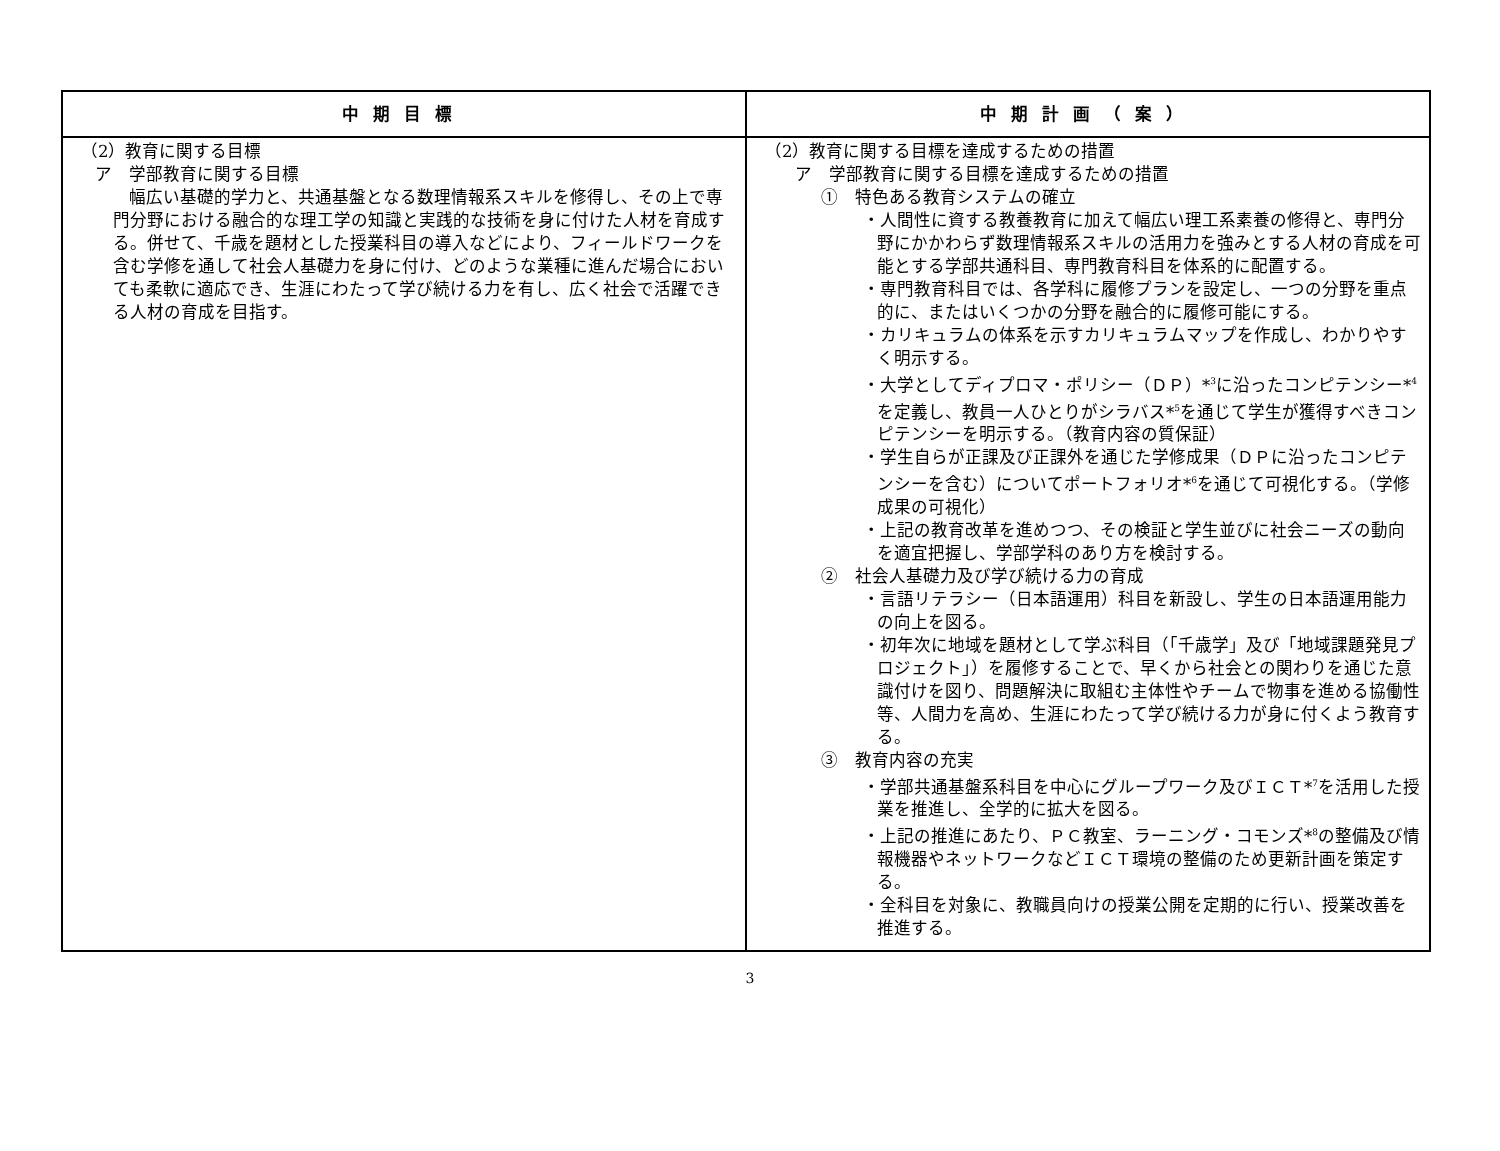| 中期目標 | 中期計画（案） |
| --- | --- |
| （2）教育に関する目標 ア 学部教育に関する目標 幅広い基礎的学力と、共通基盤となる数理情報系スキルを修得し、その上で専門分野における融合的な理工学の知識と実践的な技術を身に付けた人材を育成する。併せて、千歳を題材とした授業科目の導入などにより、フィールドワークを含む学修を通して社会人基礎力を身に付け、どのような業種に進んだ場合においても柔軟に適応でき、生涯にわたって学び続ける力を有し、広く社会で活躍できる人材の育成を目指す。 | （2）教育に関する目標を達成するための措置 ア 学部教育に関する目標を達成するための措置 ① 特色ある教育システムの確立 ・人間性に資する教養教育に加えて幅広い理工系素養の修得と、専門分野にかかわらず数理情報系スキルの活用力を強みとする人材の育成を可能とする学部共通科目、専門教育科目を体系的に配置する。 ・専門教育科目では、各学科に履修プランを設定し、一つの分野を重点的に、またはいくつかの分野を融合的に履修可能にする。 ・カリキュラムの体系を示すカリキュラムマップを作成し、わかりやすく明示する。 ・大学としてディプロマ・ポリシー（ＤＰ）*<sup>3</sup>に沿ったコンピテンシー*<sup>4</sup>を定義し、教員一人ひとりがシラバス*<sup>5</sup>を通じて学生が獲得すべきコンピテンシーを明示する。（教育内容の質保証） ・学生自らが正課及び正課外を通じた学修成果（ＤＰに沿ったコンピテンシーを含む）についてポートフォリオ*<sup>6</sup>を通じて可視化する。（学修成果の可視化） ・上記の教育改革を進めつつ、その検証と学生並びに社会ニーズの動向を適宜把握し、学部学科のあり方を検討する。 ② 社会人基礎力及び学び続ける力の育成 ・言語リテラシー（日本語運用）科目を新設し、学生の日本語運用能力の向上を図る。 ・初年次に地域を題材として学ぶ科目（「千歳学」及び「地域課題発見プロジェクト」）を履修することで、早くから社会との関わりを通じた意識付けを図り、問題解決に取組む主体性やチームで物事を進める協働性等、人間力を高め、生涯にわたって学び続ける力が身に付くよう教育する。 ③ 教育内容の充実 ・学部共通基盤系科目を中心にグループワーク及びＩＣＴ*<sup>7</sup>を活用した授業を推進し、全学的に拡大を図る。 ・上記の推進にあたり、ＰＣ教室、ラーニング・コモンズ*<sup>8</sup>の整備及び情報機器やネットワークなどＩＣＴ環境の整備のため更新計画を策定する。 ・全科目を対象に、教職員向けの授業公開を定期的に行い、授業改善を推進する。 |
3